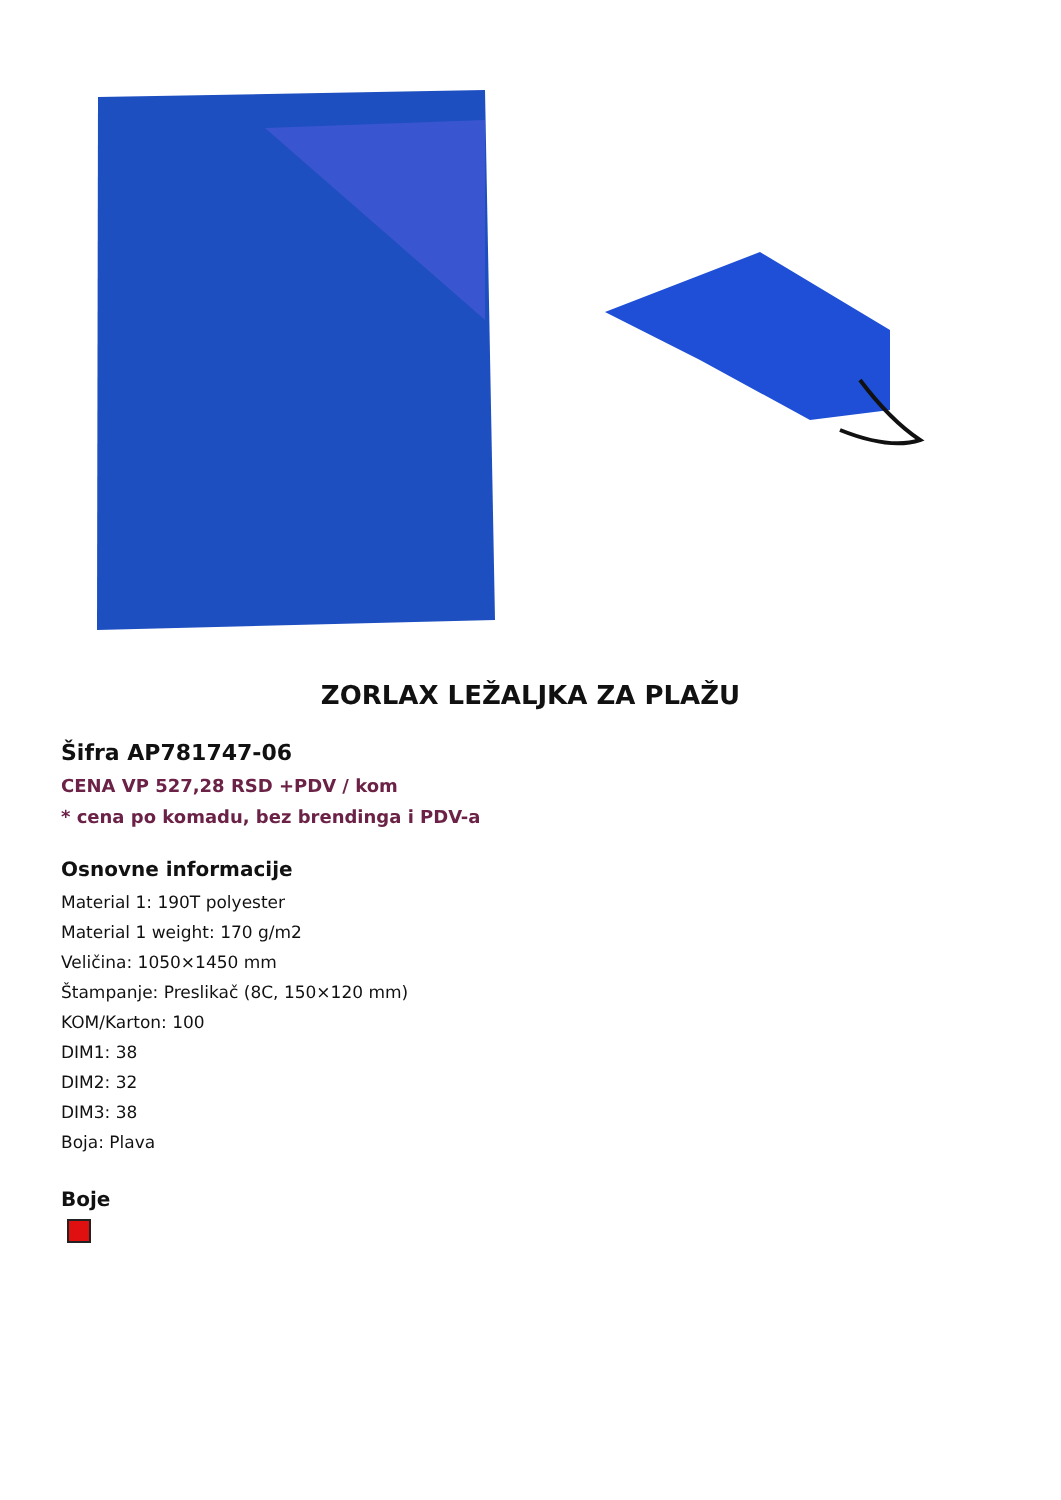ZORLAX LEŽALJKA ZA PLAŽU
Šifra AP781747-06
CENA VP 527,28 RSD +PDV / kom
* cena po komadu, bez brendinga i PDV-a
Osnovne informacije
Material 1: 190T polyester
Material 1 weight: 170 g/m2
Veličina: 1050×1450 mm
Štampanje: Preslikač (8C, 150×120 mm)
KOM/Karton: 100
DIM1: 38
DIM2: 32
DIM3: 38
Boja: Plava
Boje